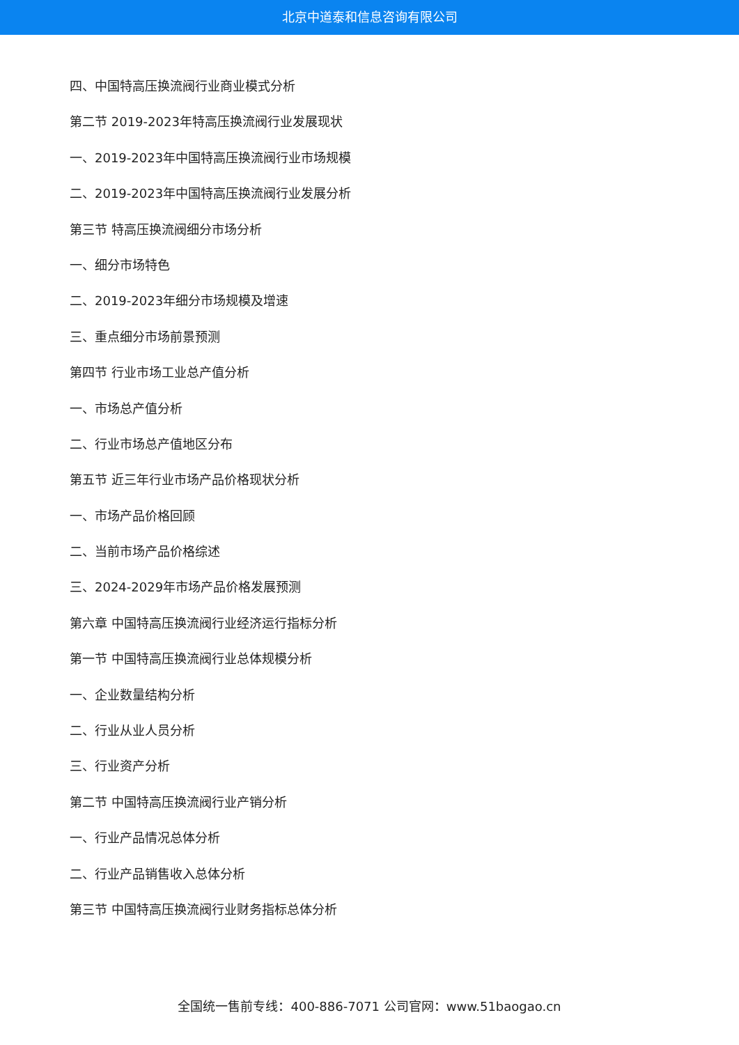北京中道泰和信息咨询有限公司
四、中国特高压换流阀行业商业模式分析
第二节 2019-2023年特高压换流阀行业发展现状
一、2019-2023年中国特高压换流阀行业市场规模
二、2019-2023年中国特高压换流阀行业发展分析
第三节 特高压换流阀细分市场分析
一、细分市场特色
二、2019-2023年细分市场规模及增速
三、重点细分市场前景预测
第四节 行业市场工业总产值分析
一、市场总产值分析
二、行业市场总产值地区分布
第五节 近三年行业市场产品价格现状分析
一、市场产品价格回顾
二、当前市场产品价格综述
三、2024-2029年市场产品价格发展预测
第六章 中国特高压换流阀行业经济运行指标分析
第一节 中国特高压换流阀行业总体规模分析
一、企业数量结构分析
二、行业从业人员分析
三、行业资产分析
第二节 中国特高压换流阀行业产销分析
一、行业产品情况总体分析
二、行业产品销售收入总体分析
第三节 中国特高压换流阀行业财务指标总体分析
全国统一售前专线：400-886-7071 公司官网：www.51baogao.cn